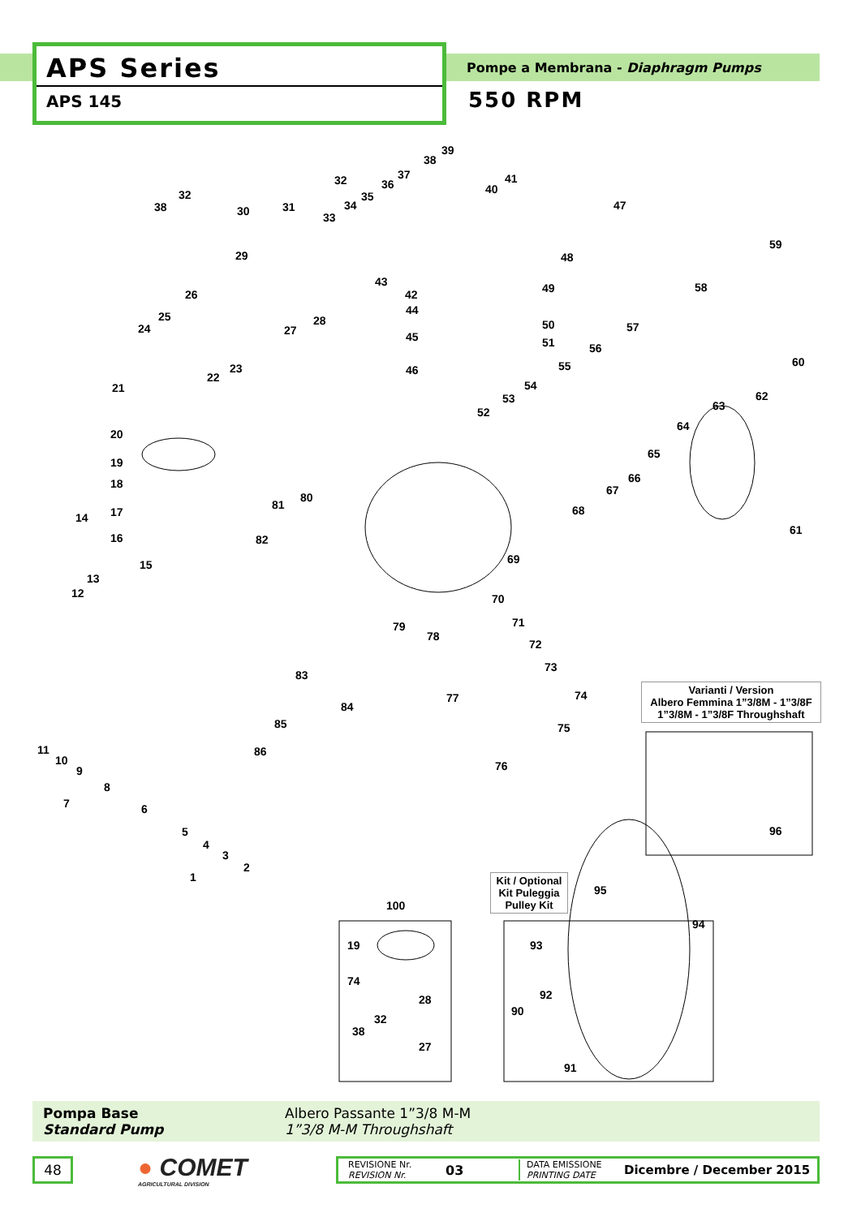APS Series
APS 145
Pompe a Membrana - Diaphragm Pumps
550 RPM
38
32
30
31
32
33
34
35
36
37
38
39
40
41
47
48
49
50
51
59
58
57
56
55
54
53
52
60
62
63
64
65
66
67
68
61
69
70
71
72
73
74
75
76
42
43
44
45
46
29
26
25
24
27
28
22
23
21
20
19
18
14
17
16
15
13
12
81
80
82
79
78
77
83
84
85
86
11
10
9
8
7
6
5
4
3
2
1
96
95
100
19
74
28
32
38
27
94
93
92
90
91
Varianti / Version
Albero Femmina 1”3/8M - 1”3/8F
1”3/8M - 1”3/8F Throughshaft
Kit / Optional
Kit Puleggia
Pulley Kit
Pompa Base
Standard Pump
Albero Passante 1”3/8 M-M
1”3/8 M-M Throughshaft
48
● COMET
AGRICULTURAL DIVISION
REVISIONE Nr.
REVISION Nr.
03
DATA EMISSIONE
PRINTING DATE
Dicembre / December 2015